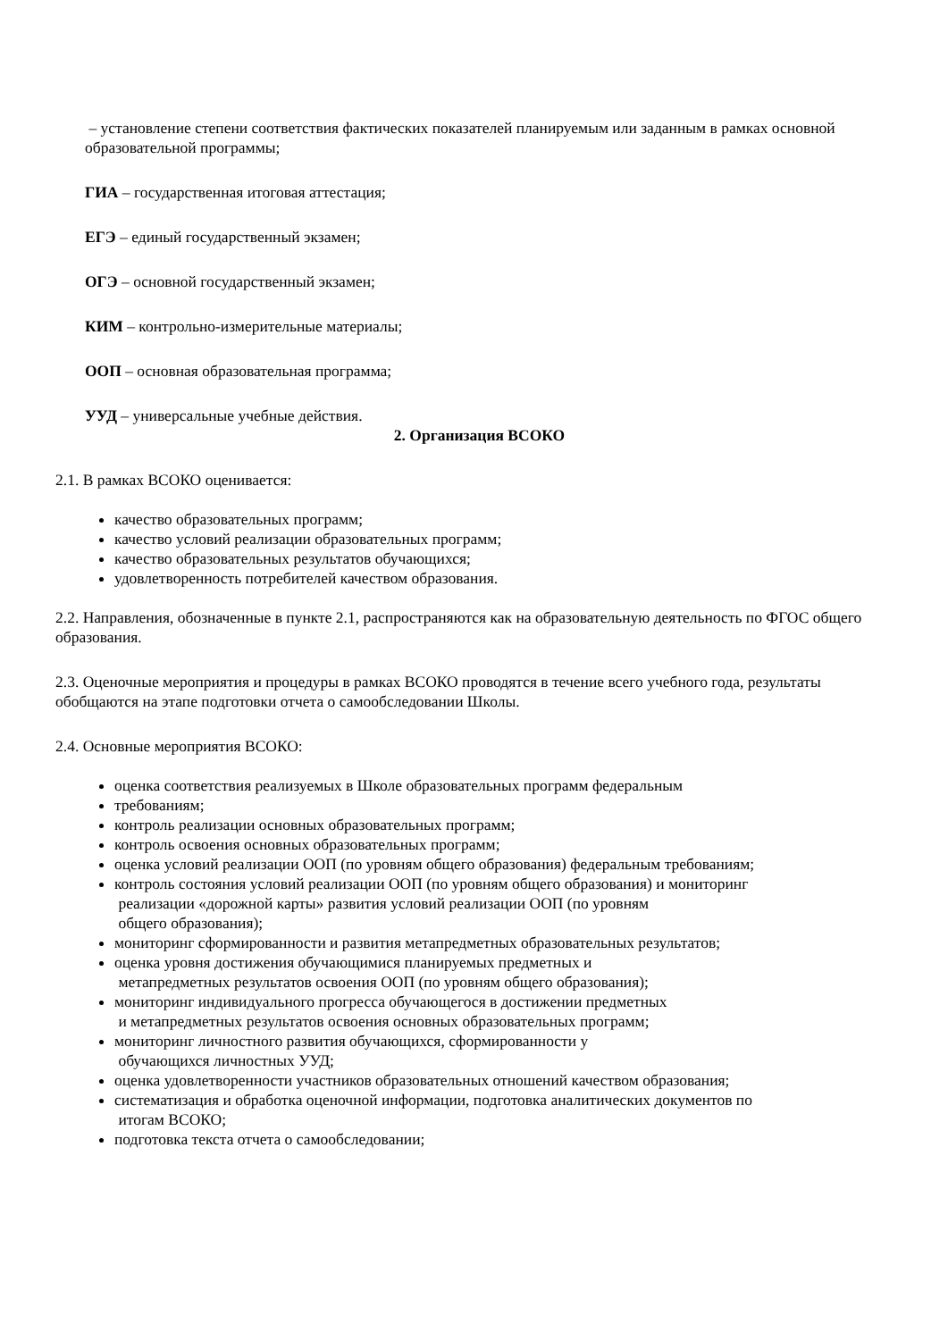– установление степени соответствия фактических показателей планируемым или заданным в рамках основной образовательной программы;
ГИА – государственная итоговая аттестация;
ЕГЭ – единый государственный экзамен;
ОГЭ – основной государственный экзамен;
КИМ – контрольно-измерительные материалы;
ООП – основная образовательная программа;
УУД – универсальные учебные действия.
2. Организация ВСОКО
2.1. В рамках ВСОКО оценивается:
качество образовательных программ;
качество условий реализации образовательных программ;
качество образовательных результатов обучающихся;
удовлетворенность потребителей качеством образования.
2.2. Направления, обозначенные в пункте 2.1, распространяются как на образовательную деятельность по ФГОС общего образования.
2.3. Оценочные мероприятия и процедуры в рамках ВСОКО проводятся в течение всего учебного года, результаты обобщаются на этапе подготовки отчета о самообследовании Школы.
2.4. Основные мероприятия ВСОКО:
оценка соответствия реализуемых в Школе образовательных программ федеральным
требованиям;
контроль реализации основных образовательных программ;
контроль освоения основных образовательных программ;
оценка условий реализации ООП (по уровням общего образования) федеральным требованиям;
контроль состояния условий реализации ООП (по уровням общего образования) и мониторинг
реализации «дорожной карты» развития условий реализации ООП (по уровням
общего образования);
мониторинг сформированности и развития метапредметных образовательных результатов;
оценка уровня достижения обучающимися планируемых предметных и
метапредметных результатов освоения ООП (по уровням общего образования);
мониторинг индивидуального прогресса обучающегося в достижении предметных
и метапредметных результатов освоения основных образовательных программ;
мониторинг личностного развития обучающихся, сформированности у
обучающихся личностных УУД;
оценка удовлетворенности участников образовательных отношений качеством образования;
систематизация и обработка оценочной информации, подготовка аналитических документов по
итогам ВСОКО;
подготовка текста отчета о самообследовании;